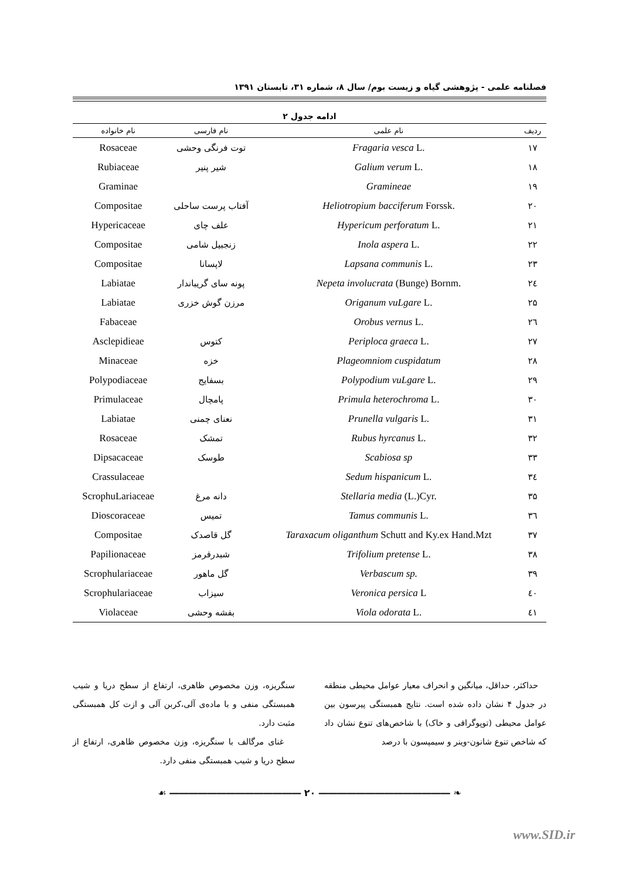فصلنامه علمی - پژوهشی گیاه و زیست بوم/ سال ۸، شماره ۳۱، تابستان ۱۳۹۱
ادامه جدول ۲
| ردیف | نام علمی | نام فارسی | نام خانواده |
| --- | --- | --- | --- |
| ۱۷ | Fragaria vesca L. | توت فرنگی وحشی | Rosaceae |
| ۱۸ | Galium verum L. | شیر پنیر | Rubiaceae |
| ۱۹ | Gramineae | | Graminae |
| ۲۰ | Heliotropium bacciferum Forssk. | آفتاب پرست ساحلی | Compositae |
| ۲۱ | Hypericum perforatum L. | علف چای | Hypericaceae |
| ۲۲ | Inola aspera L. | زنجبیل شامی | Compositae |
| ۲۳ | Lapsana communis L. | لاپسانا | Compositae |
| ۲٤ | Nepeta involucrata (Bunge) Bornm. | پونه سای گریباندار | Labiatae |
| ۲۵ | Origanum vuLgare L. | مرزن گوش خزری | Labiatae |
| ۲٦ | Orobus vernus L. | | Fabaceae |
| ۲۷ | Periploca graeca L. | کتوس | Asclepidieae |
| ۲۸ | Plageomniom cuspidatum | خزه | Minaceae |
| ۲۹ | Polypodium vuLgare L. | بسفایج | Polypodiaceae |
| ۳۰ | Primula heterochroma L. | پامچال | Primulaceae |
| ۳۱ | Prunella vulgaris L. | نعنای چمنی | Labiatae |
| ۳۲ | Rubus hyrcanus L. | تمشک | Rosaceae |
| ۳۳ | Scabiosa sp | طوسک | Dipsacaceae |
| ۳٤ | Sedum hispanicum L. | | Crassulaceae |
| ۳۵ | Stellaria media (L.)Cyr. | دانه مرغ | ScrophuLariaceae |
| ۳٦ | Tamus communis L. | تمیس | Dioscoraceae |
| ۳۷ | Taraxacum oliganthum Schutt and Ky.ex Hand.Mzt | گل قاصدک | Compositae |
| ۳۸ | Trifolium pretense L. | شبدرقرمز | Papilionaceae |
| ۳۹ | Verbascum sp. | گل ماهور | Scrophulariaceae |
| ٤۰ | Veronica persica L | سیزاب | Scrophulariaceae |
| ٤۱ | Viola odorata L. | بفشه وحشی | Violaceae |
حداکثر، حداقل، میانگین و انحراف معیار عوامل محیطی منطقه در جدول ۴ نشان داده شده است. نتایج همبستگی پیرسون بین عوامل محیطی (توپوگرافی و خاک) با شاخص‌های تنوع نشان داد که شاخص تنوع شانون-وینر و سیمپسون با درصد
سنگریزه، وزن مخصوص ظاهری، ارتفاع از سطح دریا و شیب همبستگی منفی و با ماده‌ی آلی،کربن آلی و ازت کل همبستگی مثبت دارد.
غنای مرگالف با سنگریزه، وزن مخصوص ظاهری، ارتفاع از سطح دریا و شیب همبستگی منفی دارد.
❧ ―――――――――――――― ۲۰ ―――――――――――――― ☙
www.SID.ir